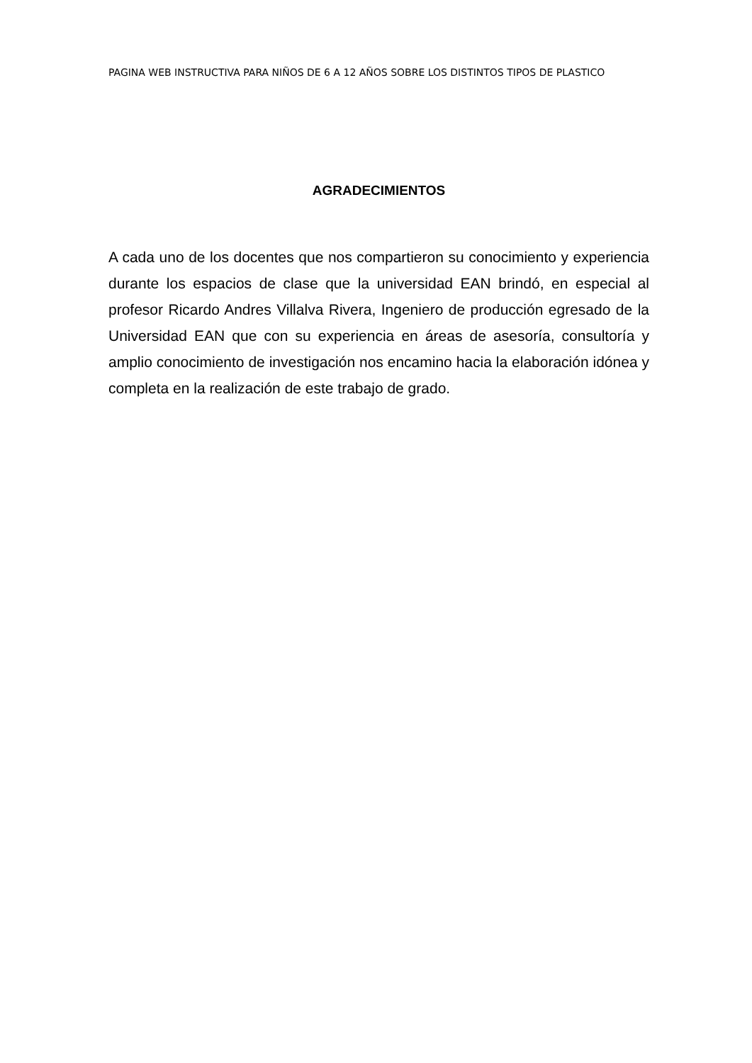PAGINA WEB INSTRUCTIVA PARA NIÑOS DE 6 A 12 AÑOS SOBRE LOS DISTINTOS TIPOS DE PLASTICO
AGRADECIMIENTOS
A cada uno de los docentes que nos compartieron su conocimiento y experiencia durante los espacios de clase que la universidad EAN brindó, en especial al profesor Ricardo Andres Villalva Rivera, Ingeniero de producción egresado de la Universidad EAN que con su experiencia en áreas de asesoría, consultoría y amplio conocimiento de investigación nos encamino hacia la elaboración idónea y completa en la realización de este trabajo de grado.